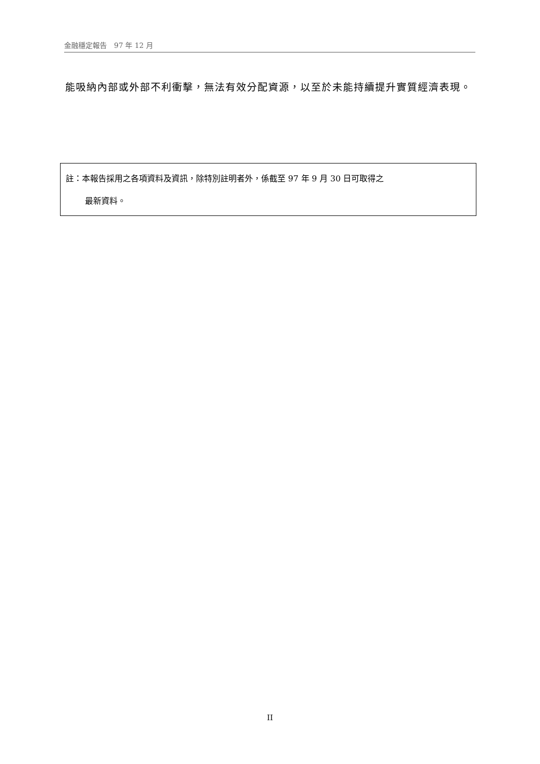金融穩定報告　97 年 12 月
能吸納內部或外部不利衝擊，無法有效分配資源，以至於未能持續提升實質經濟表現。
註：本報告採用之各項資料及資訊，除特別註明者外，係截至 97 年 9 月 30 日可取得之
最新資料。
II